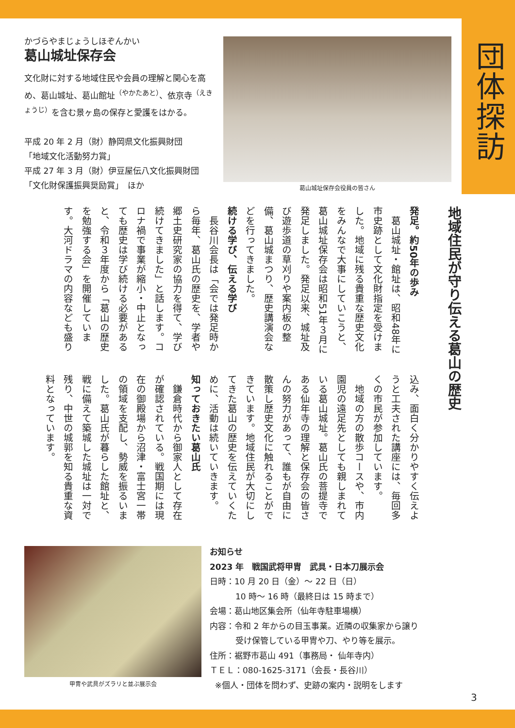団体探訪
かづらやまじょうしほぞんかい
葛山城址保存会
文化財に対する地域住民や会員の理解と関心を高め、葛山城址、葛山館址<sup>（やかたあと）</sup>、依京寺<sup>（えきょうじ）</sup>を含む景ヶ島の保存と愛護をはかる。
平成 20 年 2 月（財）静岡県文化振興財団
「地域文化活動努力賞」
平成 27 年 3 月（財）伊豆屋伝八文化振興財団
「文化財保護振興奨励賞」　ほか
葛山城址保存会役員の皆さん
地域住民が守り伝える葛山の歴史
発足。約50年の歩み
葛山城址・館址は、昭和48年に市史跡として文化財指定を受けました。地域に残る貴重な歴史文化をみんなで大事にしていこうと、葛山城址保存会は昭和51年３月に発足しました。発足以来、城址及び遊歩道の草刈りや案内板の整備、葛山城まつり、歴史講演会などを行ってきました。
続ける学び、伝える学び
長谷川会長は「会では発足時から毎年、葛山氏の歴史を、学者や郷土史研究家の協力を得て、学び続けてきました」と話します。コロナ禍で事業が縮小・中止となっても歴史は学び続ける必要があると、令和３年度から「葛山の歴史を勉強する会」を開催しています。大河ドラマの内容なども盛り
込み、面白く分かりやすく伝えようと工夫された講座には、毎回多くの市民が参加しています。
地域の方の散歩コースや、市内園児の遠足先としても親しまれている葛山城址。葛山氏の菩提寺である仙年寺の理解と保存会の皆さんの努力があって、誰もが自由に散策し歴史文化に触れることができています。地域住民が大切にしてきた葛山の歴史を伝えていくために、活動は続いていきます。
知っておきたい葛山氏
鎌倉時代から御家人として存在が確認されている。戦国期には現在の御殿場から沼津・富士宮一帯の領域を支配し、勢威を振るいました。葛山氏が暮らした館址と、戦に備えて築城した城址は一対で残り、中世の城郭を知る貴重な資料となっています。
甲冑や武具がズラリと並ぶ展示会
お知らせ
2023 年　戦国武将甲冑　武具・日本刀展示会
日時：10 月 20 日（金）～ 22 日（日）
10 時～ 16 時（最終日は 15 時まで）
会場：葛山地区集会所（仙年寺駐車場横）
内容：令和 2 年からの目玉事業。近隣の収集家から譲り
受け保管している甲冑や刀、やり等を展示。
住所：裾野市葛山 491（事務局・ 仙年寺内）
ＴＥＬ：080-1625-3171（会長・長谷川）
※個人・団体を問わず、史跡の案内・説明をします
3